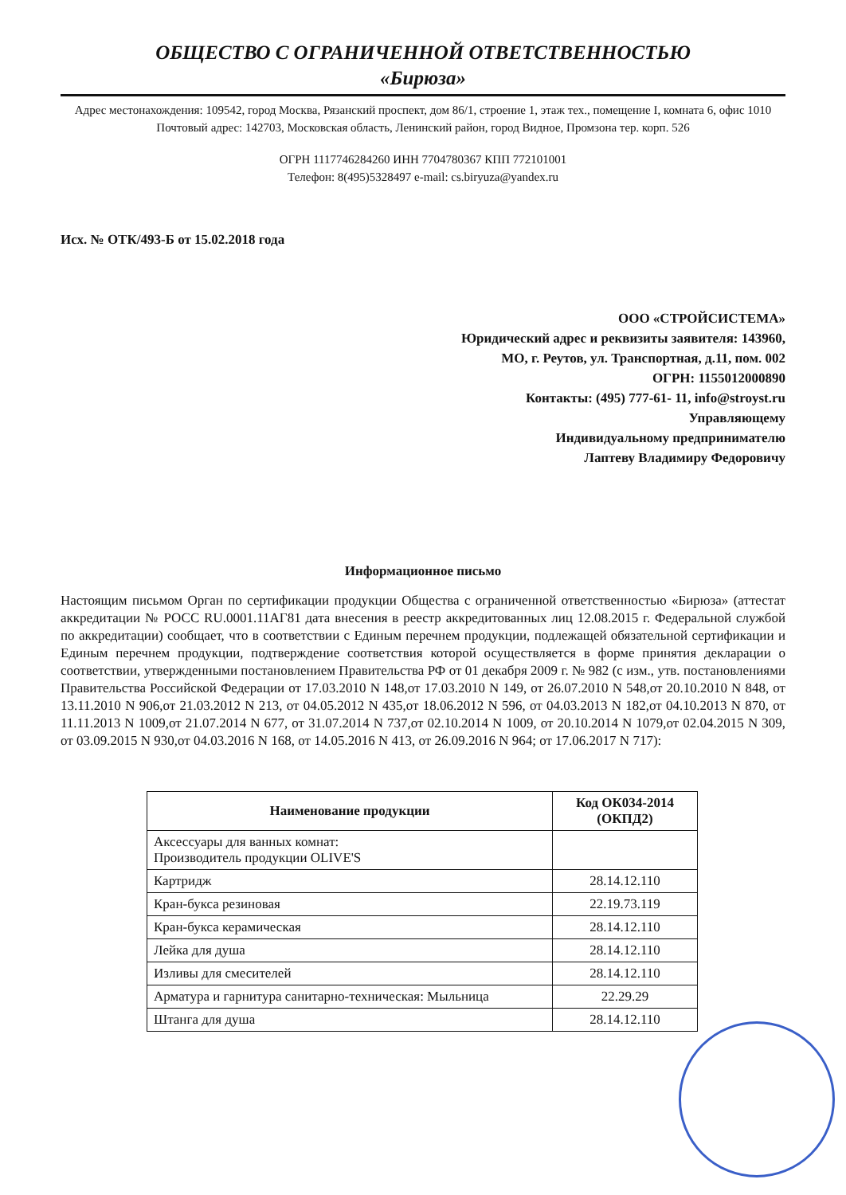ОБЩЕСТВО С ОГРАНИЧЕННОЙ ОТВЕТСТВЕННОСТЬЮ
«Бирюза»
Адрес местонахождения: 109542, город Москва, Рязанский проспект, дом 86/1, строение 1, этаж тех., помещение I, комната 6, офис 1010
Почтовый адрес: 142703, Московская область, Ленинский район, город Видное, Промзона тер. корп. 526
ОГРН 1117746284260 ИНН 7704780367 КПП 772101001
Телефон: 8(495)5328497 e-mail: cs.biryuza@yandex.ru
Исх. № ОТК/493-Б от 15.02.2018 года
ООО «СТРОЙСИСТЕМА»
Юридический адрес и реквизиты заявителя: 143960,
МО, г. Реутов, ул. Транспортная, д.11, пом. 002
ОГРН: 1155012000890
Контакты: (495) 777-61- 11, info@stroyst.ru
Управляющему
Индивидуальному предпринимателю
Лаптеву Владимиру Федоровичу
Информационное письмо
Настоящим письмом Орган по сертификации продукции Общества с ограниченной ответственностью «Бирюза» (аттестат аккредитации № РОСС RU.0001.11АГ81 дата внесения в реестр аккредитованных лиц 12.08.2015 г. Федеральной службой по аккредитации) сообщает, что в соответствии с Единым перечнем продукции, подлежащей обязательной сертификации и Единым перечнем продукции, подтверждение соответствия которой осуществляется в форме принятия декларации о соответствии, утвержденными постановлением Правительства РФ от 01 декабря 2009 г. № 982 (с изм., утв. постановлениями Правительства Российской Федерации от 17.03.2010 N 148,от 17.03.2010 N 149, от 26.07.2010 N 548,от 20.10.2010 N 848, от 13.11.2010 N 906,от 21.03.2012 N 213, от 04.05.2012 N 435,от 18.06.2012 N 596, от 04.03.2013 N 182,от 04.10.2013 N 870, от 11.11.2013 N 1009,от 21.07.2014 N 677, от 31.07.2014 N 737,от 02.10.2014 N 1009, от 20.10.2014 N 1079,от 02.04.2015 N 309, от 03.09.2015 N 930,от 04.03.2016 N 168, от 14.05.2016 N 413, от 26.09.2016 N 964; от 17.06.2017 N 717):
| Наименование продукции | Код ОК034-2014 (ОКПД2) |
| --- | --- |
| Аксессуары для ванных комнат: Производитель продукции OLIVE'S | |
| Картридж | 28.14.12.110 |
| Кран-букса резиновая | 22.19.73.119 |
| Кран-букса керамическая | 28.14.12.110 |
| Лейка для душа | 28.14.12.110 |
| Изливы для смесителей | 28.14.12.110 |
| Арматура и гарнитура санитарно-техническая: Мыльница | 22.29.29 |
| Штанга для душа | 28.14.12.110 |